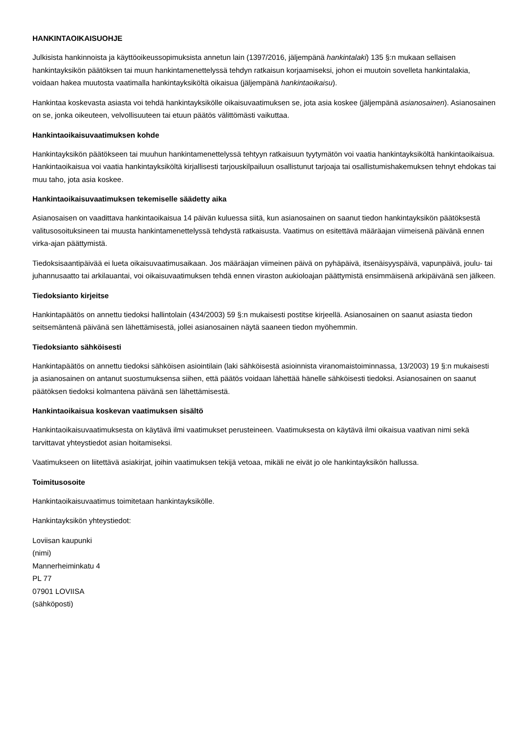HANKINTAOIKAISUOHJE
Julkisista hankinnoista ja käyttöoikeussopimuksista annetun lain (1397/2016, jäljempänä hankintalaki) 135 §:n mukaan sellaisen hankintayksikön päätöksen tai muun hankintamenettelyssä tehdyn ratkaisun korjaamiseksi, johon ei muutoin sovelleta hankintalakia, voidaan hakea muutosta vaatimalla hankintayksiköltä oikaisua (jäljempänä hankintaoikaisu).
Hankintaa koskevasta asiasta voi tehdä hankintayksikölle oikaisuvaatimuksen se, jota asia koskee (jäljempänä asianosainen). Asianosainen on se, jonka oikeuteen, velvollisuuteen tai etuun päätös välittömästi vaikuttaa.
Hankintaoikaisuvaatimuksen kohde
Hankintayksikön päätökseen tai muuhun hankintamenettelyssä tehtyyn ratkaisuun tyytymätön voi vaatia hankintayksiköltä hankintaoikaisua. Hankintaoikaisua voi vaatia hankintayksiköltä kirjallisesti tarjouskilpailuun osallistunut tarjoaja tai osallistumishakemuksen tehnyt ehdokas tai muu taho, jota asia koskee.
Hankintaoikaisuvaatimuksen tekemiselle säädetty aika
Asianosaisen on vaadittava hankintaoikaisua 14 päivän kuluessa siitä, kun asianosainen on saanut tiedon hankintayksikön päätöksestä valitusosoituksineen tai muusta hankintamenettelyssä tehdystä ratkaisusta. Vaatimus on esitettävä määräajan viimeisenä päivänä ennen virka-ajan päättymistä.
Tiedoksisaantipäivää ei lueta oikaisuvaatimusaikaan. Jos määräajan viimeinen päivä on pyhäpäivä, itsenäisyyspäivä, vapunpäivä, joulu- tai juhannusaatto tai arkilauantai, voi oikaisuvaatimuksen tehdä ennen viraston aukioloajan päättymistä ensimmäisenä arkipäivänä sen jälkeen.
Tiedoksianto kirjeitse
Hankintapäätös on annettu tiedoksi hallintolain (434/2003) 59 §:n mukaisesti postitse kirjeellä. Asianosainen on saanut asiasta tiedon seitsemäntenä päivänä sen lähettämisestä, jollei asianosainen näytä saaneen tiedon myöhemmin.
Tiedoksianto sähköisesti
Hankintapäätös on annettu tiedoksi sähköisen asiointilain (laki sähköisestä asioinnista viranomaistoiminnassa, 13/2003) 19 §:n mukaisesti ja asianosainen on antanut suostumuksensa siihen, että päätös voidaan lähettää hänelle sähköisesti tiedoksi. Asianosainen on saanut päätöksen tiedoksi kolmantena päivänä sen lähettämisestä.
Hankintaoikaisua koskevan vaatimuksen sisältö
Hankintaoikaisuvaatimuksesta on käytävä ilmi vaatimukset perusteineen. Vaatimuksesta on käytävä ilmi oikaisua vaativan nimi sekä tarvittavat yhteystiedot asian hoitamiseksi.
Vaatimukseen on liitettävä asiakirjat, joihin vaatimuksen tekijä vetoaa, mikäli ne eivät jo ole hankintayksikön hallussa.
Toimitusosoite
Hankintaoikaisuvaatimus toimitetaan hankintayksikölle.
Hankintayksikön yhteystiedot:
Loviisan kaupunki
(nimi)
Mannerheiminkatu 4
PL 77
07901 LOVIISA
(sähköposti)